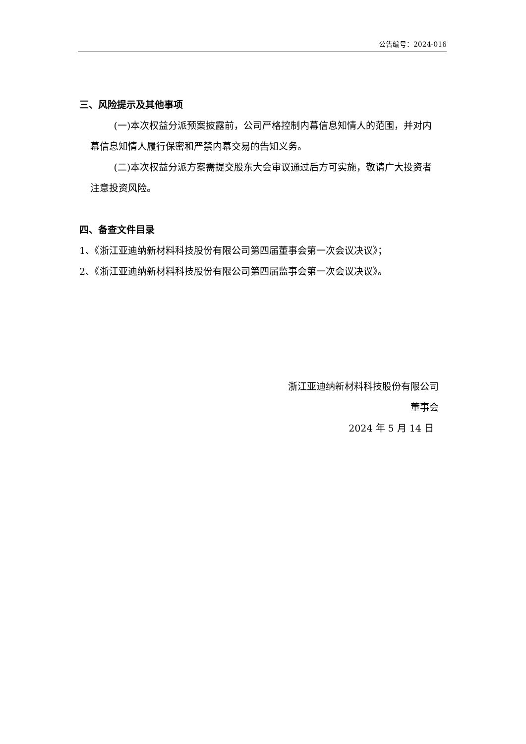公告编号：2024-016
三、风险提示及其他事项
(一)本次权益分派预案披露前，公司严格控制内幕信息知情人的范围，并对内幕信息知情人履行保密和严禁内幕交易的告知义务。
(二)本次权益分派方案需提交股东大会审议通过后方可实施，敬请广大投资者注意投资风险。
四、备查文件目录
1、《浙江亚迪纳新材料科技股份有限公司第四届董事会第一次会议决议》；
2、《浙江亚迪纳新材料科技股份有限公司第四届监事会第一次会议决议》。
浙江亚迪纳新材料科技股份有限公司
董事会
2024 年 5 月 14 日